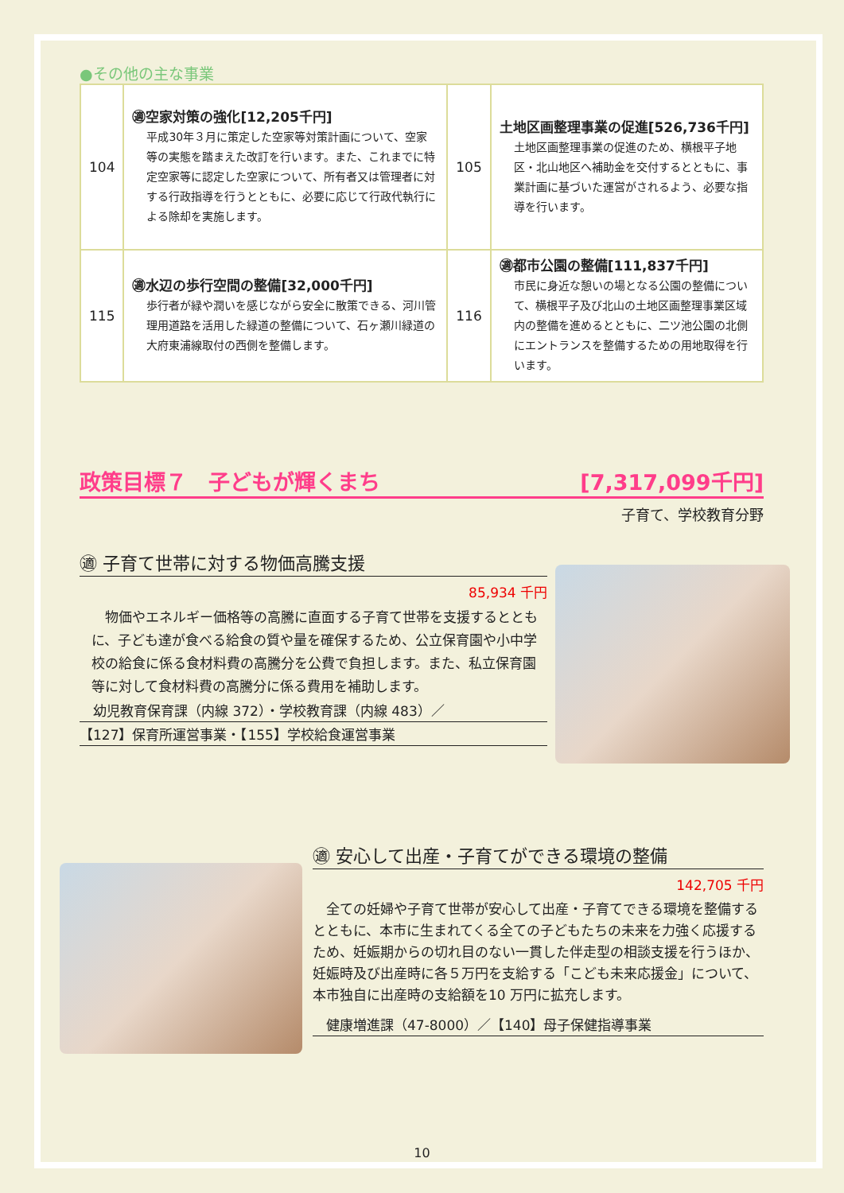●その他の主な事業
| 104 | ㊜空家対策の強化[12,205千円] 平成30年３月に策定した空家等対策計画について、空家等の実態を踏まえた改訂を行います。また、これまでに特定空家等に認定した空家について、所有者又は管理者に対する行政指導を行うとともに、必要に応じて行政代執行による除却を実施します。 | 105 | 土地区画整理事業の促進[526,736千円] 土地区画整理事業の促進のため、横根平子地区・北山地区へ補助金を交付するとともに、事業計画に基づいた運営がされるよう、必要な指導を行います。 |
| 115 | ㊜水辺の歩行空間の整備[32,000千円] 歩行者が緑や潤いを感じながら安全に散策できる、河川管理用道路を活用した緑道の整備について、石ヶ瀬川緑道の大府東浦線取付の西側を整備します。 | 116 | ㊜都市公園の整備[111,837千円] 市民に身近な憩いの場となる公園の整備について、横根平子及び北山の土地区画整理事業区域内の整備を進めるとともに、二ツ池公園の北側にエントランスを整備するための用地取得を行います。 |
政策目標７　子どもが輝くまち [7,317,099千円]
子育て、学校教育分野
㊜ 子育て世帯に対する物価高騰支援
85,934 千円
　物価やエネルギー価格等の高騰に直面する子育て世帯を支援するとともに、子ども達が食べる給食の質や量を確保するため、公立保育園や小中学校の給食に係る食材料費の高騰分を公費で負担します。また、私立保育園等に対して食材料費の高騰分に係る費用を補助します。
　幼児教育保育課（内線 372）・学校教育課（内線 483）／
【127】保育所運営事業・【155】学校給食運営事業
㊜ 安心して出産・子育てができる環境の整備
142,705 千円
　全ての妊婦や子育て世帯が安心して出産・子育てできる環境を整備するとともに、本市に生まれてくる全ての子どもたちの未来を力強く応援するため、妊娠期からの切れ目のない一貫した伴走型の相談支援を行うほか、妊娠時及び出産時に各５万円を支給する「こども未来応援金」について、本市独自に出産時の支給額を10 万円に拡充します。
　健康増進課（47-8000）／【140】母子保健指導事業
10